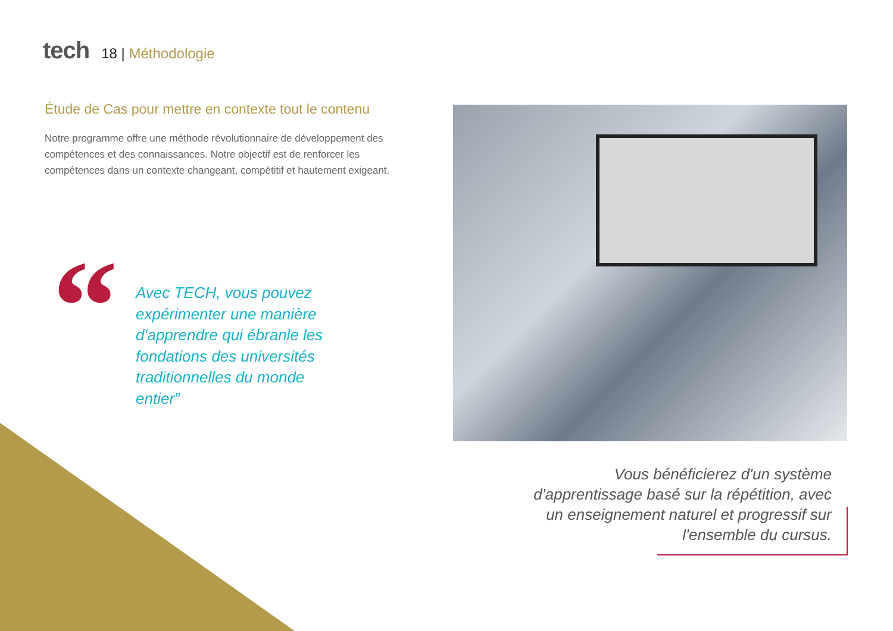tech
18 | Méthodologie
Étude de Cas pour mettre en contexte tout le contenu
Notre programme offre une méthode révolutionnaire de développement des compétences et des connaissances. Notre objectif est de renforcer les compétences dans un contexte changeant, compétitif et hautement exigeant.
“
Avec TECH, vous pouvez expérimenter une manière d'apprendre qui ébranle les fondations des universités traditionnelles du monde entier”
Vous bénéficierez d'un système d'apprentissage basé sur la répétition, avec un enseignement naturel et progressif sur l'ensemble du cursus.